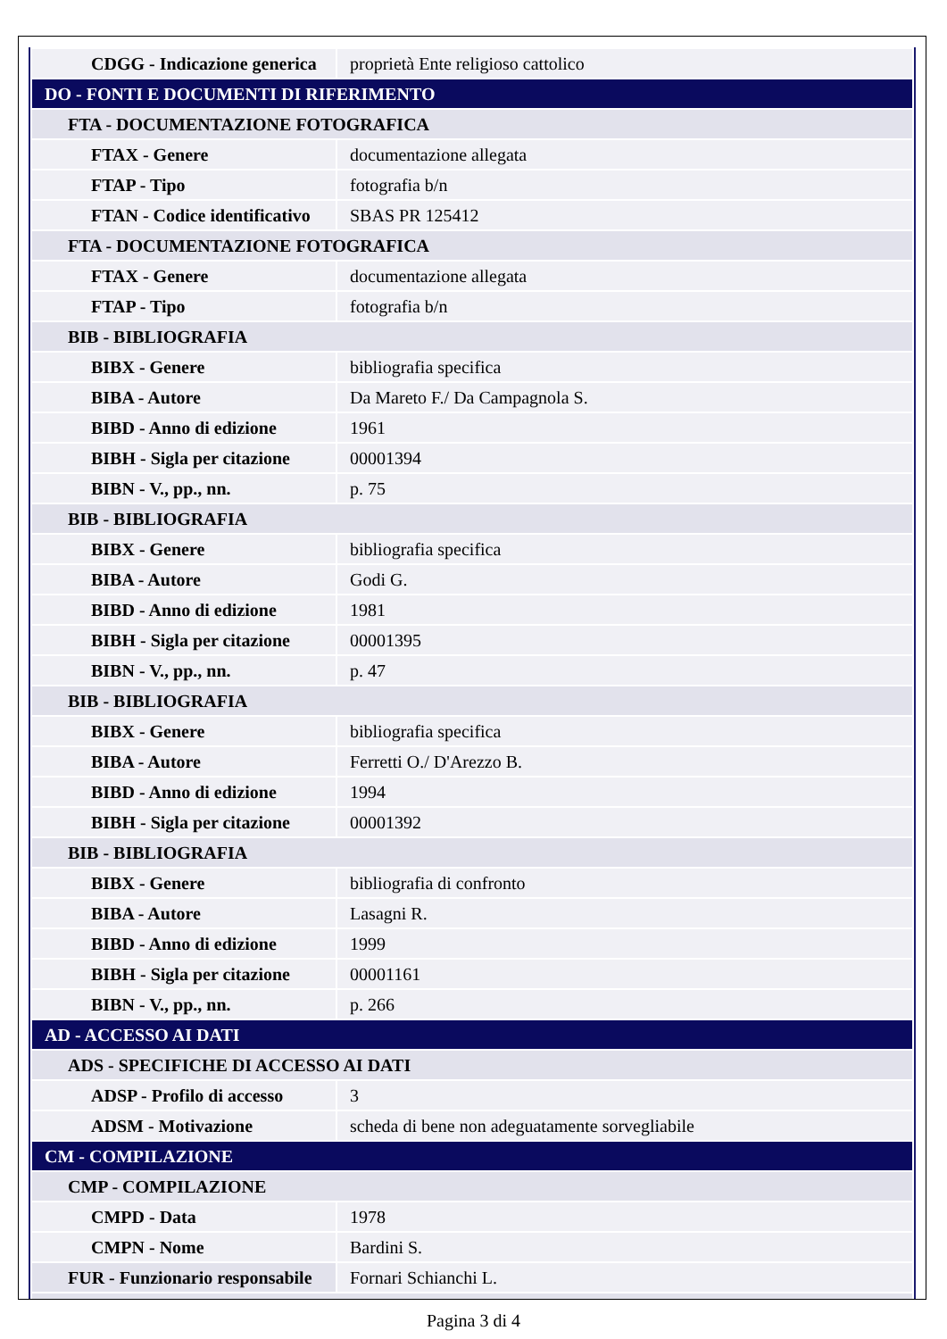| CDGG - Indicazione generica | proprietà Ente religioso cattolico |
| DO - FONTI E DOCUMENTI DI RIFERIMENTO | |
| FTA - DOCUMENTAZIONE FOTOGRAFICA | |
| FTAX - Genere | documentazione allegata |
| FTAP - Tipo | fotografia b/n |
| FTAN - Codice identificativo | SBAS PR 125412 |
| FTA - DOCUMENTAZIONE FOTOGRAFICA | |
| FTAX - Genere | documentazione allegata |
| FTAP - Tipo | fotografia b/n |
| BIB - BIBLIOGRAFIA | |
| BIBX - Genere | bibliografia specifica |
| BIBA - Autore | Da Mareto F./ Da Campagnola S. |
| BIBD - Anno di edizione | 1961 |
| BIBH - Sigla per citazione | 00001394 |
| BIBN - V., pp., nn. | p. 75 |
| BIB - BIBLIOGRAFIA | |
| BIBX - Genere | bibliografia specifica |
| BIBA - Autore | Godi G. |
| BIBD - Anno di edizione | 1981 |
| BIBH - Sigla per citazione | 00001395 |
| BIBN - V., pp., nn. | p. 47 |
| BIB - BIBLIOGRAFIA | |
| BIBX - Genere | bibliografia specifica |
| BIBA - Autore | Ferretti O./ D'Arezzo B. |
| BIBD - Anno di edizione | 1994 |
| BIBH - Sigla per citazione | 00001392 |
| BIB - BIBLIOGRAFIA | |
| BIBX - Genere | bibliografia di confronto |
| BIBA - Autore | Lasagni R. |
| BIBD - Anno di edizione | 1999 |
| BIBH - Sigla per citazione | 00001161 |
| BIBN - V., pp., nn. | p. 266 |
| AD - ACCESSO AI DATI | |
| ADS - SPECIFICHE DI ACCESSO AI DATI | |
| ADSP - Profilo di accesso | 3 |
| ADSM - Motivazione | scheda di bene non adeguatamente sorvegliabile |
| CM - COMPILAZIONE | |
| CMP - COMPILAZIONE | |
| CMPD - Data | 1978 |
| CMPN - Nome | Bardini S. |
| FUR - Funzionario responsabile | Fornari Schianchi L. |
Pagina 3 di 4